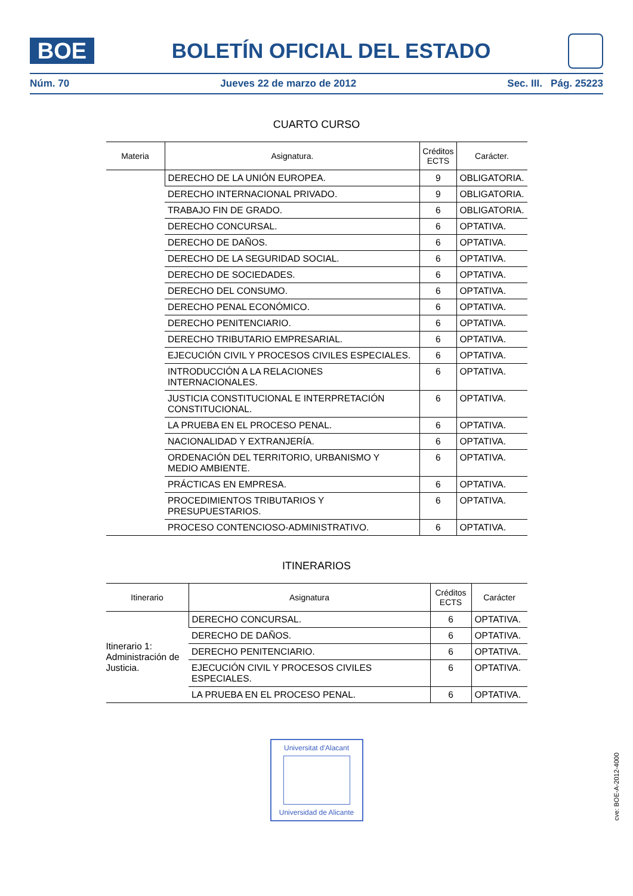BOE
BOLETÍN OFICIAL DEL ESTADO
Núm. 70 Jueves 22 de marzo de 2012 Sec. III. Pág. 25223
CUARTO CURSO
| Materia | Asignatura. | Créditos ECTS | Carácter. |
| --- | --- | --- | --- |
| | DERECHO DE LA UNIÓN EUROPEA. | 9 | OBLIGATORIA. |
| | DERECHO INTERNACIONAL PRIVADO. | 9 | OBLIGATORIA. |
| | TRABAJO FIN DE GRADO. | 6 | OBLIGATORIA. |
| | DERECHO CONCURSAL. | 6 | OPTATIVA. |
| | DERECHO DE DAÑOS. | 6 | OPTATIVA. |
| | DERECHO DE LA SEGURIDAD SOCIAL. | 6 | OPTATIVA. |
| | DERECHO DE SOCIEDADES. | 6 | OPTATIVA. |
| | DERECHO DEL CONSUMO. | 6 | OPTATIVA. |
| | DERECHO PENAL ECONÓMICO. | 6 | OPTATIVA. |
| | DERECHO PENITENCIARIO. | 6 | OPTATIVA. |
| | DERECHO TRIBUTARIO EMPRESARIAL. | 6 | OPTATIVA. |
| | EJECUCIÓN CIVIL Y PROCESOS CIVILES ESPECIALES. | 6 | OPTATIVA. |
| | INTRODUCCIÓN A LA RELACIONES INTERNACIONALES. | 6 | OPTATIVA. |
| | JUSTICIA CONSTITUCIONAL E INTERPRETACIÓN CONSTITUCIONAL. | 6 | OPTATIVA. |
| | LA PRUEBA EN EL PROCESO PENAL. | 6 | OPTATIVA. |
| | NACIONALIDAD Y EXTRANJERÍA. | 6 | OPTATIVA. |
| | ORDENACIÓN DEL TERRITORIO, URBANISMO Y MEDIO AMBIENTE. | 6 | OPTATIVA. |
| | PRÁCTICAS EN EMPRESA. | 6 | OPTATIVA. |
| | PROCEDIMIENTOS TRIBUTARIOS Y PRESUPUESTARIOS. | 6 | OPTATIVA. |
| | PROCESO CONTENCIOSO-ADMINISTRATIVO. | 6 | OPTATIVA. |
ITINERARIOS
| Itinerario | Asignatura | Créditos ECTS | Carácter |
| --- | --- | --- | --- |
| Itinerario 1: Administración de Justicia. | DERECHO CONCURSAL. | 6 | OPTATIVA. |
| | DERECHO DE DAÑOS. | 6 | OPTATIVA. |
| | DERECHO PENITENCIARIO. | 6 | OPTATIVA. |
| | EJECUCIÓN CIVIL Y PROCESOS CIVILES ESPECIALES. | 6 | OPTATIVA. |
| | LA PRUEBA EN EL PROCESO PENAL. | 6 | OPTATIVA. |
Universitat d'Alacant
Universidad de Alicante
cve: BOE-A-2012-4000